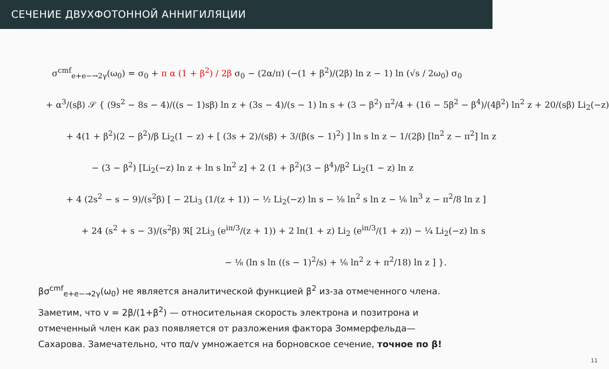СЕЧЕНИЕ ДВУХФОТОННОЙ АННИГИЛЯЦИИ
σ<sup>cmf</sup><sub>e+e−→2γ</sub>(ω<sub>0</sub>) = σ<sub>0</sub> + π α (1 + β<sup>2</sup>) / 2β σ<sub>0</sub> − (2α/π) (−(1 + β<sup>2</sup>)/(2β) ln z − 1) ln (√s / 2ω<sub>0</sub>) σ<sub>0</sub>
+ α<sup>3</sup>/(sβ) 𝒮 { (9s<sup>2</sup> − 8s − 4)/((s − 1)sβ) ln z + (3s − 4)/(s − 1) ln s + (3 − β<sup>2</sup>) π<sup>2</sup>/4 + (16 − 5β<sup>2</sup> − β<sup>4</sup>)/(4β<sup>2</sup>) ln<sup>2</sup> z + 20/(sβ) Li<sub>2</sub>(−z)
+ 4(1 + β<sup>2</sup>)(2 − β<sup>2</sup>)/β Li<sub>2</sub>(1 − z) + [ (3s + 2)/(sβ) + 3/(β(s − 1)<sup>2</sup>) ] ln s ln z − 1/(2β) [ln<sup>2</sup> z − π<sup>2</sup>] ln z
− (3 − β<sup>2</sup>) [Li<sub>2</sub>(−z) ln z + ln s ln<sup>2</sup> z] + 2 (1 + β<sup>2</sup>)(3 − β<sup>4</sup>)/β<sup>2</sup> Li<sub>2</sub>(1 − z) ln z
+ 4 (2s<sup>2</sup> − s − 9)/(s<sup>2</sup>β) [ − 2Li<sub>3</sub> (1/(z + 1)) − ½ Li<sub>2</sub>(−z) ln s − ⅛ ln<sup>2</sup> s ln z − ⅙ ln<sup>3</sup> z − π<sup>2</sup>/8 ln z ]
+ 24 (s<sup>2</sup> + s − 3)/(s<sup>2</sup>β) ℜ[ 2Li<sub>3</sub> (e<sup>iπ/3</sup>/(z + 1)) + 2 ln(1 + z) Li<sub>2</sub> (e<sup>iπ/3</sup>/(1 + z)) − ¼ Li<sub>2</sub>(−z) ln s
− ⅛ (ln s ln ((s − 1)<sup>2</sup>/s) + ⅙ ln<sup>2</sup> z + π<sup>2</sup>/18) ln z ] }.
βσ<sup>cmf</sup><sub>e+e−→2γ</sub>(ω<sub>0</sub>) не является аналитической функцией β<sup>2</sup> из-за отмеченного члена. Заметим, что v = 2β/(1+β<sup>2</sup>) — относительная скорость электрона и позитрона и отмеченный член как раз появляется от разложения фактора Зоммерфельда—Сахарова. Замечательно, что πα/v умножается на борновское сечение, точное по β!
11